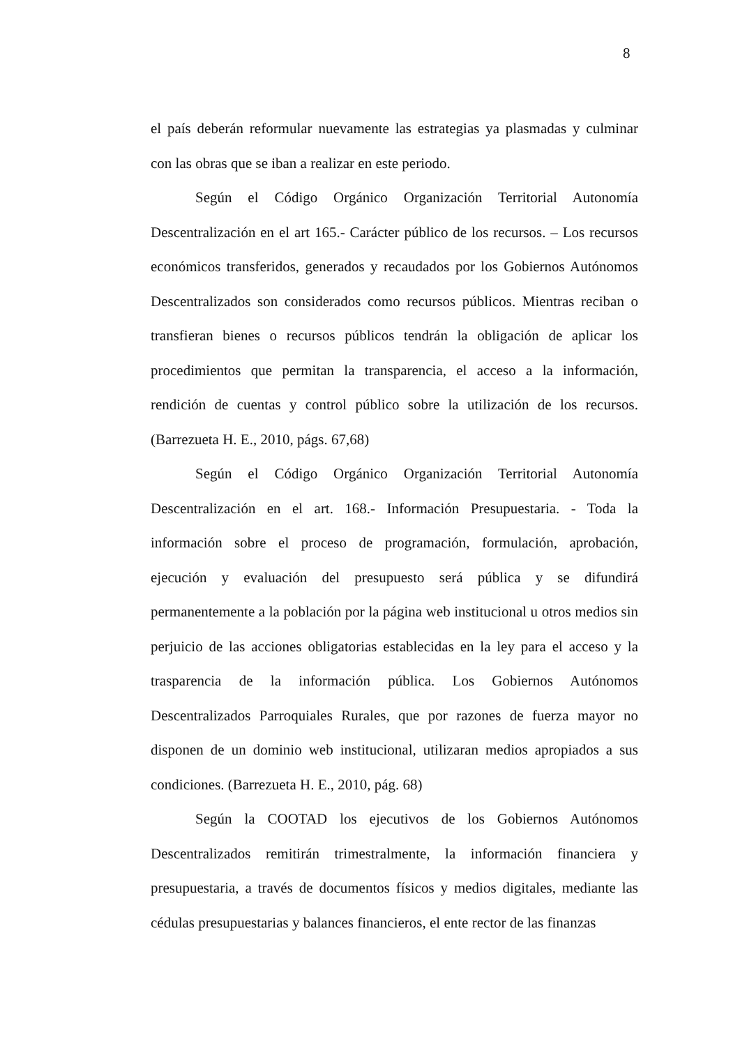8
el país deberán reformular nuevamente las estrategias ya plasmadas y culminar con las obras que se iban a realizar en este periodo.
Según el Código Orgánico Organización Territorial Autonomía Descentralización en el art 165.- Carácter público de los recursos. – Los recursos económicos transferidos, generados y recaudados por los Gobiernos Autónomos Descentralizados son considerados como recursos públicos. Mientras reciban o transfieran bienes o recursos públicos tendrán la obligación de aplicar los procedimientos que permitan la transparencia, el acceso a la información, rendición de cuentas y control público sobre la utilización de los recursos. (Barrezueta H. E., 2010, págs. 67,68)
Según el Código Orgánico Organización Territorial Autonomía Descentralización en el art. 168.- Información Presupuestaria. - Toda la información sobre el proceso de programación, formulación, aprobación, ejecución y evaluación del presupuesto será pública y se difundirá permanentemente a la población por la página web institucional u otros medios sin perjuicio de las acciones obligatorias establecidas en la ley para el acceso y la trasparencia de la información pública. Los Gobiernos Autónomos Descentralizados Parroquiales Rurales, que por razones de fuerza mayor no disponen de un dominio web institucional, utilizaran medios apropiados a sus condiciones. (Barrezueta H. E., 2010, pág. 68)
Según la COOTAD los ejecutivos de los Gobiernos Autónomos Descentralizados remitirán trimestralmente, la información financiera y presupuestaria, a través de documentos físicos y medios digitales, mediante las cédulas presupuestarias y balances financieros, el ente rector de las finanzas